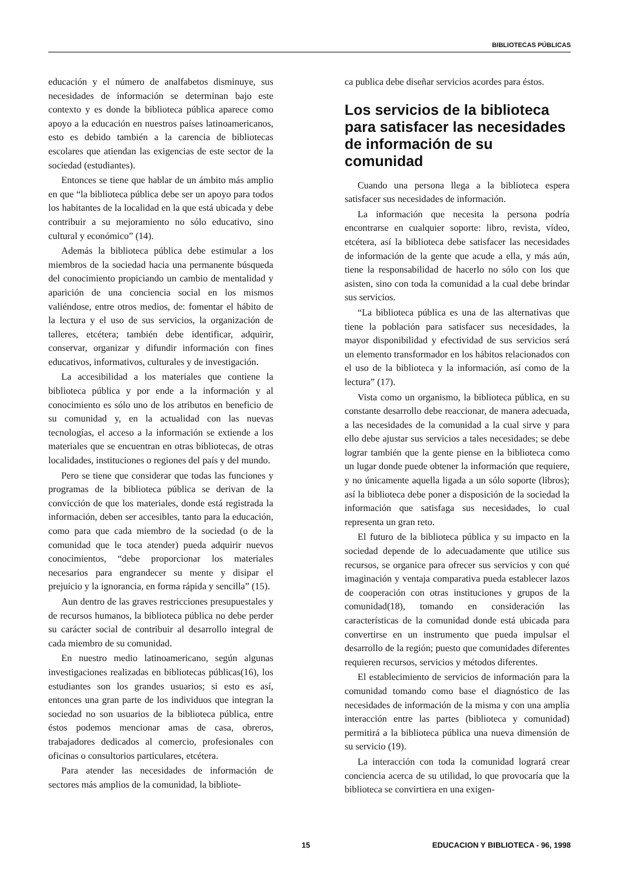BIBLIOTECAS PÚBLICAS
educación y el número de analfabetos disminuye, sus necesidades de información se determinan bajo este contexto y es donde la biblioteca pública aparece como apoyo a la educación en nuestros países latinoamericanos, esto es debido también a la carencia de bibliotecas escolares que atiendan las exigencias de este sector de la sociedad (estudiantes).
Entonces se tiene que hablar de un ámbito más amplio en que “la biblioteca pública debe ser un apoyo para todos los habitantes de la localidad en la que está ubicada y debe contribuir a su mejoramiento no sólo educativo, sino cultural y económico” (14).
Además la biblioteca pública debe estimular a los miembros de la sociedad hacia una permanente búsqueda del conocimiento propiciando un cambio de mentalidad y aparición de una conciencia social en los mismos valiéndose, entre otros medios, de: fomentar el hábito de la lectura y el uso de sus servicios, la organización de talleres, etcétera; también debe identificar, adquirir, conservar, organizar y difundir información con fines educativos, informativos, culturales y de investigación.
La accesibilidad a los materiales que contiene la biblioteca pública y por ende a la información y al conocimiento es sólo uno de los atributos en beneficio de su comunidad y, en la actualidad con las nuevas tecnologías, el acceso a la información se extiende a los materiales que se encuentran en otras bibliotecas, de otras localidades, instituciones o regiones del país y del mundo.
Pero se tiene que considerar que todas las funciones y programas de la biblioteca pública se derivan de la convicción de que los materiales, donde está registrada la información, deben ser accesibles, tanto para la educación, como para que cada miembro de la sociedad (o de la comunidad que le toca atender) pueda adquirir nuevos conocimientos, “debe proporcionar los materiales necesarios para engrandecer su mente y disipar el prejuicio y la ignorancia, en forma rápida y sencilla” (15).
Aun dentro de las graves restricciones presupuestales y de recursos humanos, la biblioteca pública no debe perder su carácter social de contribuir al desarrollo integral de cada miembro de su comunidad.
En nuestro medio latinoamericano, según algunas investigaciones realizadas en bibliotecas públicas(16), los estudiantes son los grandes usuarios; si esto es así, entonces una gran parte de los individuos que integran la sociedad no son usuarios de la biblioteca pública, entre éstos podemos mencionar amas de casa, obreros, trabajadores dedicados al comercio, profesionales con oficinas o consultorios particulares, etcétera.
Para atender las necesidades de información de sectores más amplios de la comunidad, la bibliote-
ca publica debe diseñar servicios acordes para éstos.
Los servicios de la biblioteca para satisfacer las necesidades de información de su comunidad
Cuando una persona llega a la biblioteca espera satisfacer sus necesidades de información.
La información que necesita la persona podría encontrarse en cualquier soporte: libro, revista, vídeo, etcétera, así la biblioteca debe satisfacer las necesidades de información de la gente que acude a ella, y más aún, tiene la responsabilidad de hacerlo no sólo con los que asisten, sino con toda la comunidad a la cual debe brindar sus servicios.
“La biblioteca pública es una de las alternativas que tiene la población para satisfacer sus necesidades, la mayor disponibilidad y efectividad de sus servicios será un elemento transformador en los hábitos relacionados con el uso de la biblioteca y la información, así como de la lectura” (17).
Vista como un organismo, la biblioteca pública, en su constante desarrollo debe reaccionar, de manera adecuada, a las necesidades de la comunidad a la cual sirve y para ello debe ajustar sus servicios a tales necesidades; se debe lograr también que la gente piense en la biblioteca como un lugar donde puede obtener la información que requiere, y no únicamente aquella ligada a un sólo soporte (libros); así la biblioteca debe poner a disposición de la sociedad la información que satisfaga sus necesidades, lo cual representa un gran reto.
El futuro de la biblioteca pública y su impacto en la sociedad depende de lo adecuadamente que utilice sus recursos, se organice para ofrecer sus servicios y con qué imaginación y ventaja comparativa pueda establecer lazos de cooperación con otras instituciones y grupos de la comunidad(18), tomando en consideración las características de la comunidad donde está ubicada para convertirse en un instrumento que pueda impulsar el desarrollo de la región; puesto que comunidades diferentes requieren recursos, servicios y métodos diferentes.
El establecimiento de servicios de información para la comunidad tomando como base el diagnóstico de las necesidades de información de la misma y con una amplia interacción entre las partes (biblioteca y comunidad) permitirá a la biblioteca pública una nueva dimensión de su servicio (19).
La interacción con toda la comunidad logrará crear conciencia acerca de su utilidad, lo que provocaría que la biblioteca se convirtiera en una exigen-
15 EDUCACION Y BIBLIOTECA - 96, 1998